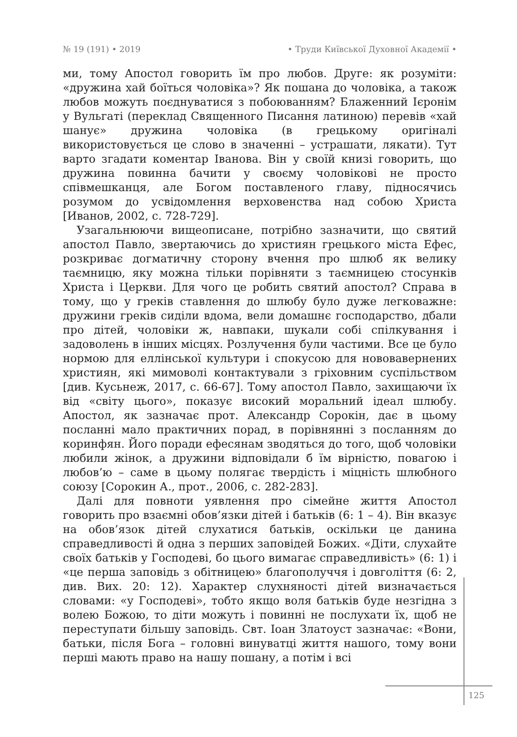№ 19 (191) • 2019 • Труди Київської Духовної Академії •
ми, тому Апостол говорить їм про любов. Друге: як розуміти: «дружина хай боїться чоловіка»? Як пошана до чоловіка, а також любов можуть поєднуватися з побоюванням? Блаженний Ієронім у Вульгаті (переклад Священного Писання латиною) перевів «хай шанує» дружина чоловіка (в грецькому оригіналі використовується це слово в значенні – устрашати, лякати). Тут варто згадати коментар Іванова. Він у своїй книзі говорить, що дружина повинна бачити у своєму чоловікові не просто співмешканця, але Богом поставленого главу, підносячись розумом до усвідомлення верховенства над собою Христа [Иванов, 2002, с. 728-729].
Узагальнюючи вищеописане, потрібно зазначити, що святий апостол Павло, звертаючись до християн грецького міста Ефес, розкриває догматичну сторону вчення про шлюб як велику таємницю, яку можна тільки порівняти з таємницею стосунків Христа і Церкви. Для чого це робить святий апостол? Справа в тому, що у греків ставлення до шлюбу було дуже легковажне: дружини греків сиділи вдома, вели домашнє господарство, дбали про дітей, чоловіки ж, навпаки, шукали собі спілкування і задоволень в інших місцях. Розлучення були частими. Все це було нормою для еллінської культури і спокусою для нововавернених християн, які мимоволі контактували з гріховним суспільством [див. Кусьнеж, 2017, с. 66-67]. Тому апостол Павло, захищаючи їх від «світу цього», показує високий моральний ідеал шлюбу. Апостол, як зазначає прот. Александр Сорокін, дає в цьому посланні мало практичних порад, в порівнянні з посланням до коринфян. Його поради ефесянам зводяться до того, щоб чоловіки любили жінок, а дружини відповідали б їм вірністю, повагою і любов’ю – саме в цьому полягає твердість і міцність шлюбного союзу [Сорокин А., прот., 2006, с. 282-283].
Далі для повноти уявлення про сімейне життя Апостол говорить про взаємні обов’язки дітей і батьків (6: 1 – 4). Він вказує на обов’язок дітей слухатися батьків, оскільки це данина справедливості й одна з перших заповідей Божих. «Діти, слухайте своїх батьків у Господеві, бо цього вимагає справедливість» (6: 1) і «це перша заповідь з обітницею» благополуччя і довголіття (6: 2, див. Вих. 20: 12). Характер слухняності дітей визначається словами: «у Господеві», тобто якщо воля батьків буде незгідна з волею Божою, то діти можуть і повинні не послухати їх, щоб не переступати більшу заповідь. Свт. Іоан Златоуст зазначає: «Вони, батьки, після Бога – головні винуватці життя нашого, тому вони перші мають право на нашу пошану, а потім і всі
125